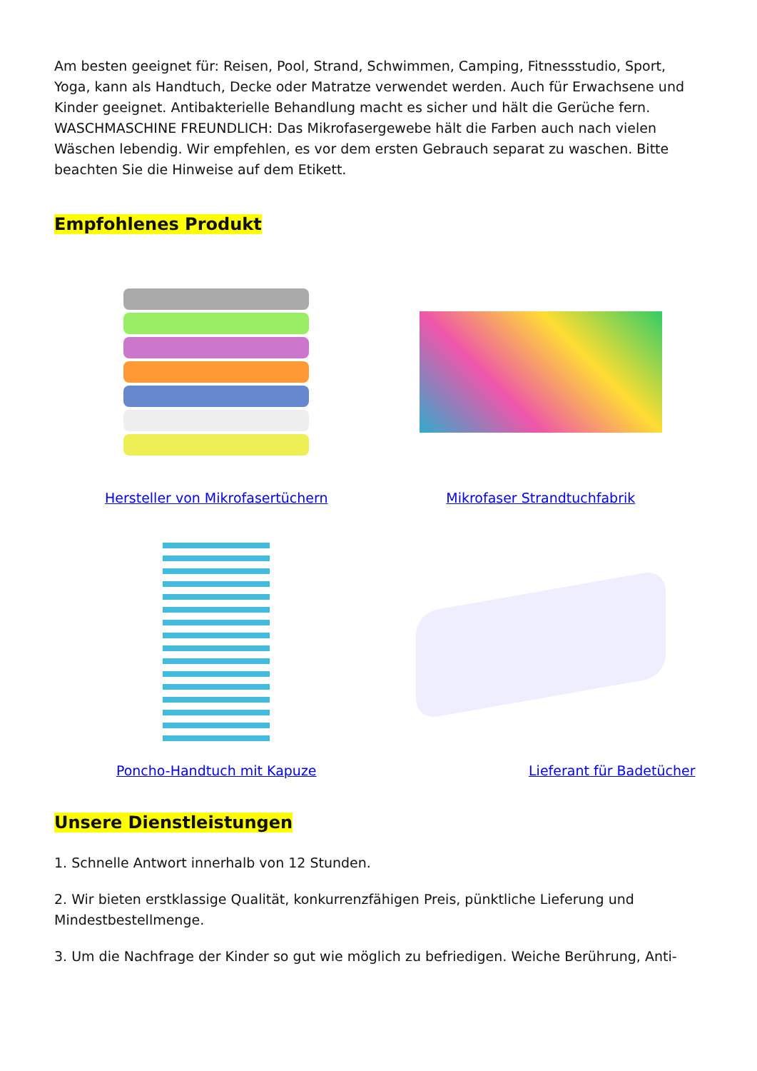Am besten geeignet für: Reisen, Pool, Strand, Schwimmen, Camping, Fitnessstudio, Sport, Yoga, kann als Handtuch, Decke oder Matratze verwendet werden. Auch für Erwachsene und Kinder geeignet. Antibakterielle Behandlung macht es sicher und hält die Gerüche fern. WASCHMASCHINE FREUNDLICH: Das Mikrofasergewebe hält die Farben auch nach vielen Wäschen lebendig. Wir empfehlen, es vor dem ersten Gebrauch separat zu waschen. Bitte beachten Sie die Hinweise auf dem Etikett.
Empfohlenes Produkt
Hersteller von Mikrofasertüchern
Mikrofaser Strandtuchfabrik
Poncho-Handtuch mit Kapuze
Lieferant für Badetücher
Unsere Dienstleistungen
1. Schnelle Antwort innerhalb von 12 Stunden.
2. Wir bieten erstklassige Qualität, konkurrenzfähigen Preis, pünktliche Lieferung und Mindestbestellmenge.
3. Um die Nachfrage der Kinder so gut wie möglich zu befriedigen. Weiche Berührung, Anti-